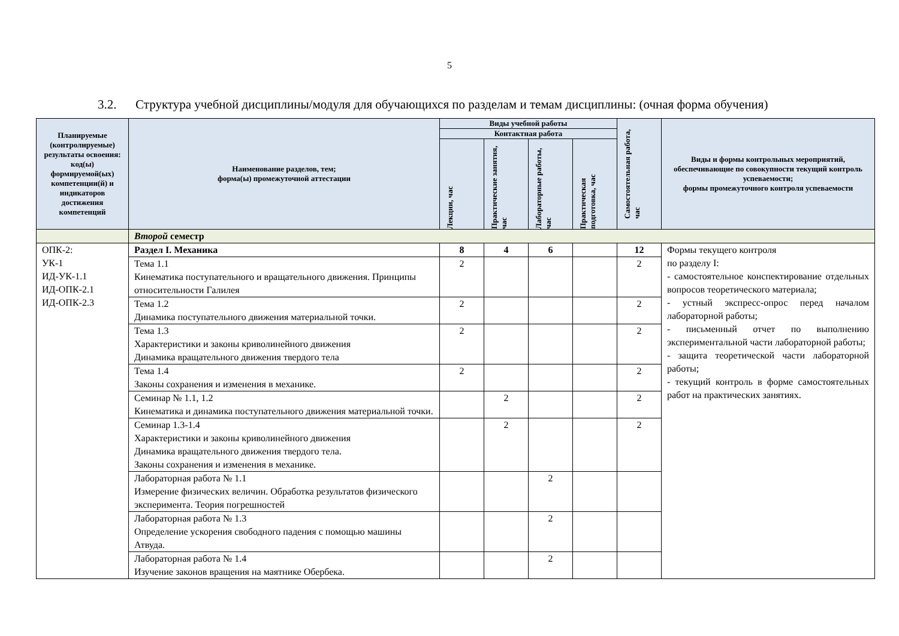5
3.2. Структура учебной дисциплины/модуля для обучающихся по разделам и темам дисциплины: (очная форма обучения)
| Планируемые (контролируемые) результаты освоения: код(ы) формируемой(ых) компетенции(й) и индикаторов достижения компетенций | Наименование разделов, тем; форма(ы) промежуточной аттестации | Виды учебной работы | | | | Самостоятельная работа, час | Виды и формы контрольных мероприятий, обеспечивающие по совокупности текущий контроль успеваемости; формы промежуточного контроля успеваемости |
| --- | --- | --- | --- | --- | --- | --- | --- |
| | | Контактная работа | | | | | |
| | | Лекции, час | Практические занятия, час | Лабораторные работы, час | Практическая подготовка, час | | |
| | Второй семестр | | | | | | |
| ОПК-2: УК-1 ИД-УК-1.1 ИД-ОПК-2.1 ИД-ОПК-2.3 | Раздел I. Механика | 8 | 4 | 6 | | 12 | Формы текущего контроля по разделу I: - самостоятельное конспектирование отдельных вопросов теоретического материала; - устный экспресс-опрос перед началом лабораторной работы; - письменный отчет по выполнению экспериментальной части лабораторной работы; - защита теоретической части лабораторной работы; - текущий контроль в форме самостоятельных работ на практических занятиях. |
| | Тема 1.1 Кинематика поступательного и вращательного движения. Принципы относительности Галилея | 2 | | | | 2 | |
| | Тема 1.2 Динамика поступательного движения материальной точки. | 2 | | | | 2 | |
| | Тема 1.3 Характеристики и законы криволинейного движения Динамика вращательного движения твердого тела | 2 | | | | 2 | |
| | Тема 1.4 Законы сохранения и изменения в механике. | 2 | | | | 2 | |
| | Семинар № 1.1, 1.2 Кинематика и динамика поступательного движения материальной точки. | | 2 | | | 2 | |
| | Семинар 1.3-1.4 Характеристики и законы криволинейного движения Динамика вращательного движения твердого тела. Законы сохранения и изменения в механике. | | 2 | | | 2 | |
| | Лабораторная работа № 1.1 Измерение физических величин. Обработка результатов физического эксперимента. Теория погрешностей | | | 2 | | | |
| | Лабораторная работа № 1.3 Определение ускорения свободного падения с помощью машины Атвуда. | | | 2 | | | |
| | Лабораторная работа № 1.4 Изучение законов вращения на маятнике Обербека. | | | 2 | | | |